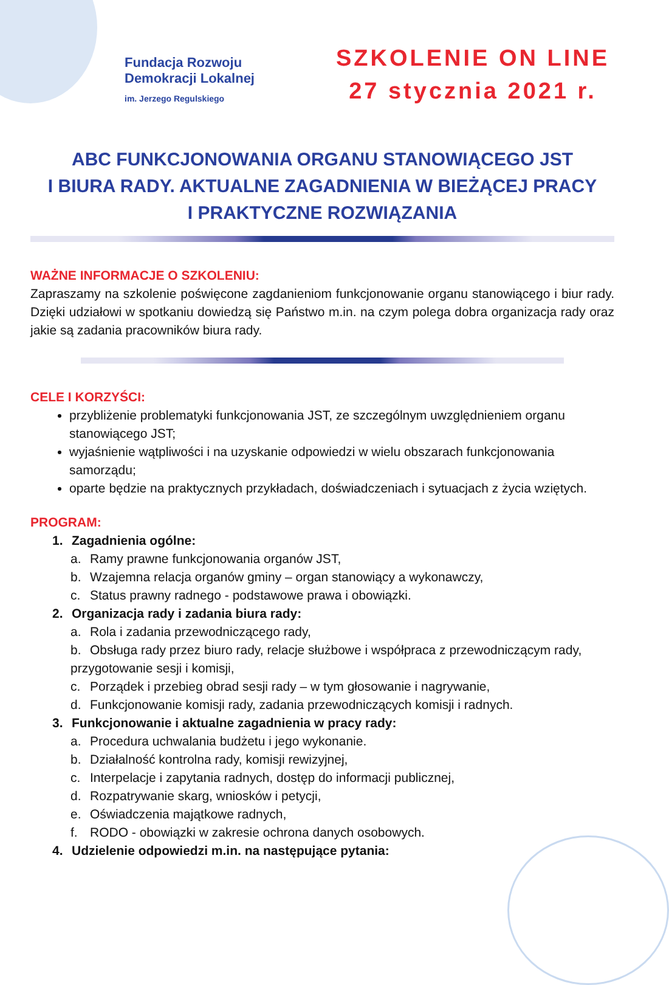Fundacja Rozwoju
Demokracji Lokalnej
im. Jerzego Regulskiego
SZKOLENIE ON LINE
27 stycznia 2021 r.
ABC FUNKCJONOWANIA ORGANU STANOWIĄCEGO JST
I BIURA RADY. AKTUALNE ZAGADNIENIA W BIEŻĄCEJ PRACY
I PRAKTYCZNE ROZWIĄZANIA
WAŻNE INFORMACJE O SZKOLENIU:
Zapraszamy na szkolenie poświęcone zagdanieniom funkcjonowanie organu stanowiącego i biur rady. Dzięki udziałowi w spotkaniu dowiedzą się Państwo m.in. na czym polega dobra organizacja rady oraz jakie są zadania pracowników biura rady.
CELE I KORZYŚCI:
przybliżenie problematyki funkcjonowania JST, ze szczególnym uwzględnieniem organu stanowiącego JST;
wyjaśnienie wątpliwości i na uzyskanie odpowiedzi w wielu obszarach funkcjonowania samorządu;
oparte będzie na praktycznych przykładach, doświadczeniach i sytuacjach z życia wziętych.
PROGRAM:
1. Zagadnienia ogólne:
a. Ramy prawne funkcjonowania organów JST,
b. Wzajemna relacja organów gminy – organ stanowiący a wykonawczy,
c. Status prawny radnego - podstawowe prawa i obowiązki.
2. Organizacja rady i zadania biura rady:
a. Rola i zadania przewodniczącego rady,
b. Obsługa rady przez biuro rady, relacje służbowe i współpraca z przewodniczącym rady, przygotowanie sesji i komisji,
c. Porządek i przebieg obrad sesji rady – w tym głosowanie i nagrywanie,
d. Funkcjonowanie komisji rady, zadania przewodniczących komisji i radnych.
3. Funkcjonowanie i aktualne zagadnienia w pracy rady:
a. Procedura uchwalania budżetu i jego wykonanie.
b. Działalność kontrolna rady, komisji rewizyjnej,
c. Interpelacje i zapytania radnych, dostęp do informacji publicznej,
d. Rozpatrywanie skarg, wniosków i petycji,
e. Oświadczenia majątkowe radnych,
f. RODO - obowiązki w zakresie ochrona danych osobowych.
4. Udzielenie odpowiedzi m.in. na następujące pytania: